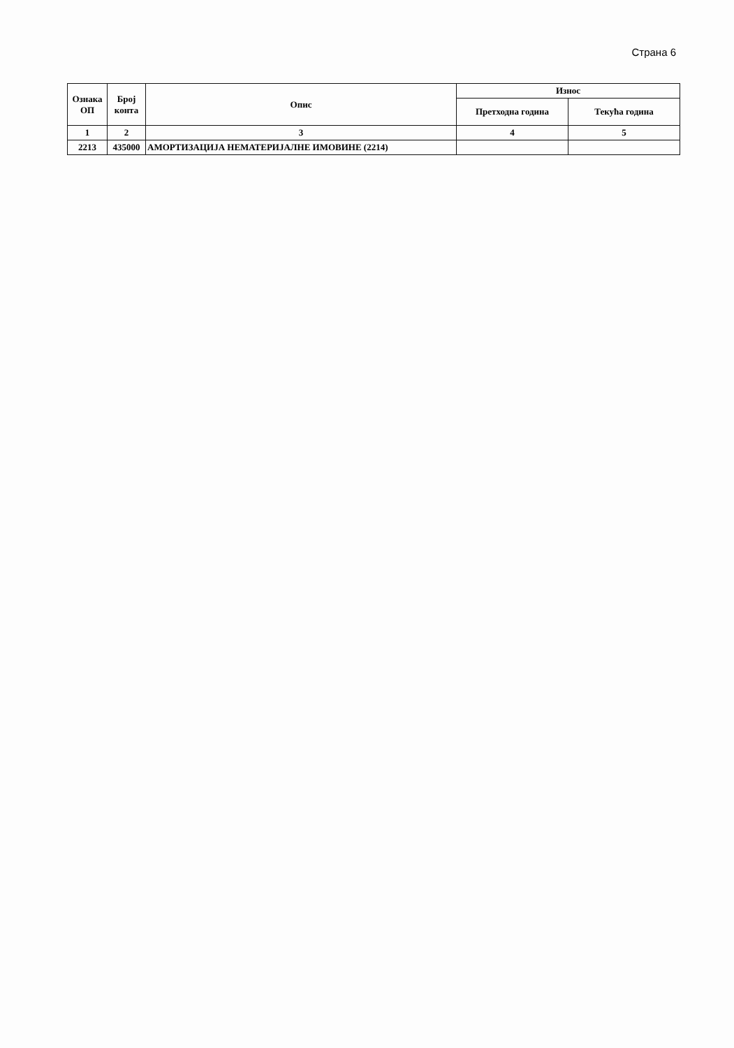Страна 6
| Ознака ОП | Број конта | Опис | Износ | |
| --- | --- | --- | --- | --- |
| | | | Претходна година | Текућа година |
| 1 | 2 | 3 | 4 | 5 |
| 2213 | 435000 | АМОРТИЗАЦИЈА НЕМАТЕРИЈАЛНЕ ИМОВИНЕ (2214) | | |